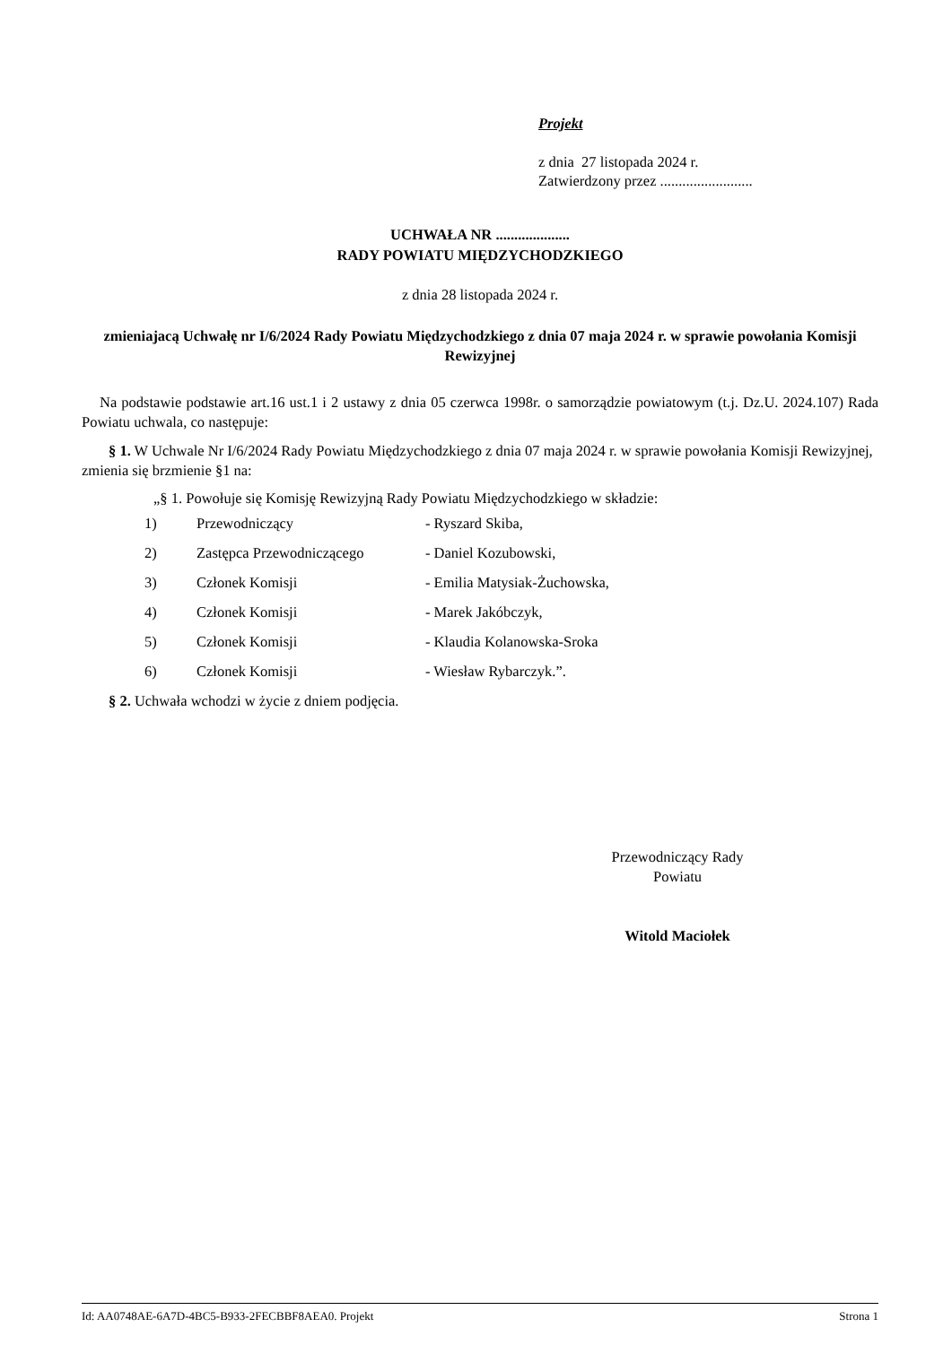Projekt
z dnia 27 listopada 2024 r.
Zatwierdzony przez .........................
UCHWAŁA NR ....................
RADY POWIATU MIĘDZYCHODZKIEGO
z dnia 28 listopada 2024 r.
zmieniajacą Uchwałę nr I/6/2024 Rady Powiatu Międzychodzkiego z dnia 07 maja 2024 r. w sprawie powołania Komisji Rewizyjnej
Na podstawie podstawie art.16 ust.1 i 2 ustawy z dnia 05 czerwca 1998r. o samorządzie powiatowym (t.j. Dz.U. 2024.107) Rada Powiatu uchwala, co następuje:
§ 1. W Uchwale Nr I/6/2024 Rady Powiatu Międzychodzkiego z dnia 07 maja 2024 r. w sprawie powołania Komisji Rewizyjnej, zmienia się brzmienie §1 na:
„§ 1. Powołuje się Komisję Rewizyjną Rady Powiatu Międzychodzkiego w składzie:
| 1) | Przewodniczący | - Ryszard Skiba, |
| 2) | Zastępca Przewodniczącego | - Daniel Kozubowski, |
| 3) | Członek Komisji | - Emilia Matysiak-Żuchowska, |
| 4) | Członek Komisji | - Marek Jakóbczyk, |
| 5) | Członek Komisji | - Klaudia Kolanowska-Sroka |
| 6) | Członek Komisji | - Wiesław Rybarczyk.”. |
§ 2. Uchwała wchodzi w życie z dniem podjęcia.
Przewodniczący Rady
Powiatu
Witold Maciołek
Id: AA0748AE-6A7D-4BC5-B933-2FECBBF8AEA0. Projekt Strona 1